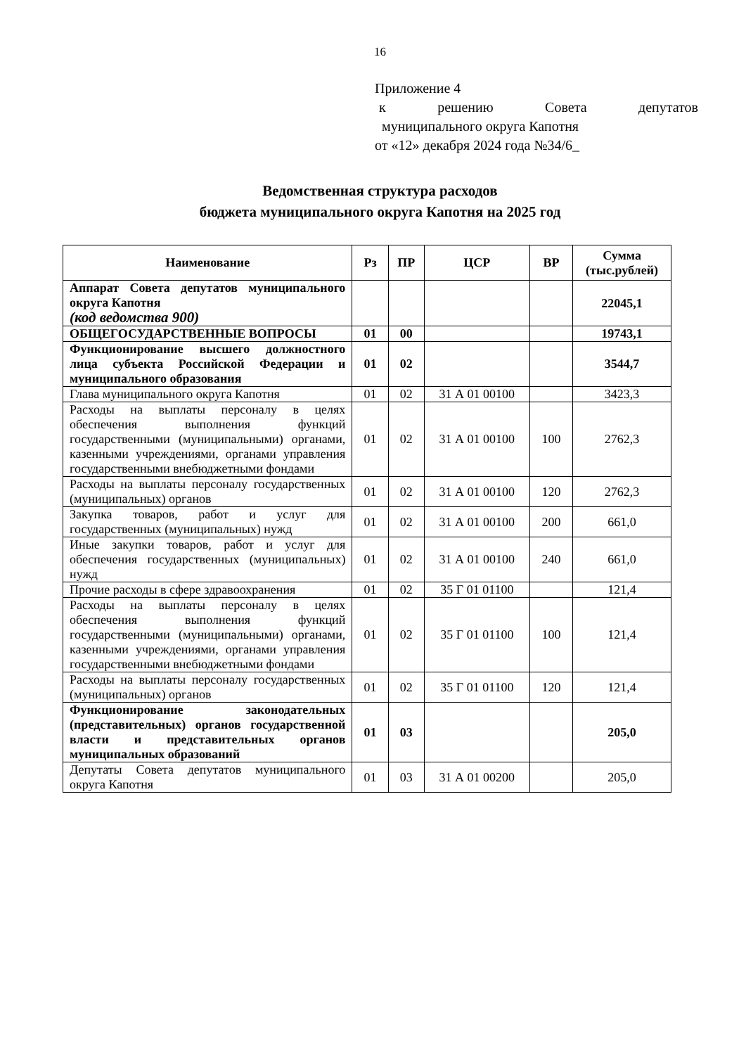16
Приложение 4
к решению Совета депутатов
муниципального округа Капотня
от «12» декабря 2024 года №34/6_
Ведомственная структура расходов
бюджета муниципального округа Капотня на 2025 год
| Наименование | Рз | ПР | ЦСР | ВР | Сумма (тыс.рублей) |
| --- | --- | --- | --- | --- | --- |
| Аппарат Совета депутатов муниципального округа Капотня (код ведомства 900) | | | | | 22045,1 |
| ОБЩЕГОСУДАРСТВЕННЫЕ ВОПРОСЫ | 01 | 00 | | | 19743,1 |
| Функционирование высшего должностного лица субъекта Российской Федерации и муниципального образования | 01 | 02 | | | 3544,7 |
| Глава муниципального округа Капотня | 01 | 02 | 31 А 01 00100 | | 3423,3 |
| Расходы на выплаты персоналу в целях обеспечения выполнения функций государственными (муниципальными) органами, казенными учреждениями, органами управления государственными внебюджетными фондами | 01 | 02 | 31 А 01 00100 | 100 | 2762,3 |
| Расходы на выплаты персоналу государственных (муниципальных) органов | 01 | 02 | 31 А 01 00100 | 120 | 2762,3 |
| Закупка товаров, работ и услуг для государственных (муниципальных) нужд | 01 | 02 | 31 А 01 00100 | 200 | 661,0 |
| Иные закупки товаров, работ и услуг для обеспечения государственных (муниципальных) нужд | 01 | 02 | 31 А 01 00100 | 240 | 661,0 |
| Прочие расходы в сфере здравоохранения | 01 | 02 | 35 Г 01 01100 | | 121,4 |
| Расходы на выплаты персоналу в целях обеспечения выполнения функций государственными (муниципальными) органами, казенными учреждениями, органами управления государственными внебюджетными фондами | 01 | 02 | 35 Г 01 01100 | 100 | 121,4 |
| Расходы на выплаты персоналу государственных (муниципальных) органов | 01 | 02 | 35 Г 01 01100 | 120 | 121,4 |
| Функционирование законодательных (представительных) органов государственной власти и представительных органов муниципальных образований | 01 | 03 | | | 205,0 |
| Депутаты Совета депутатов муниципального округа Капотня | 01 | 03 | 31 А 01 00200 | | 205,0 |